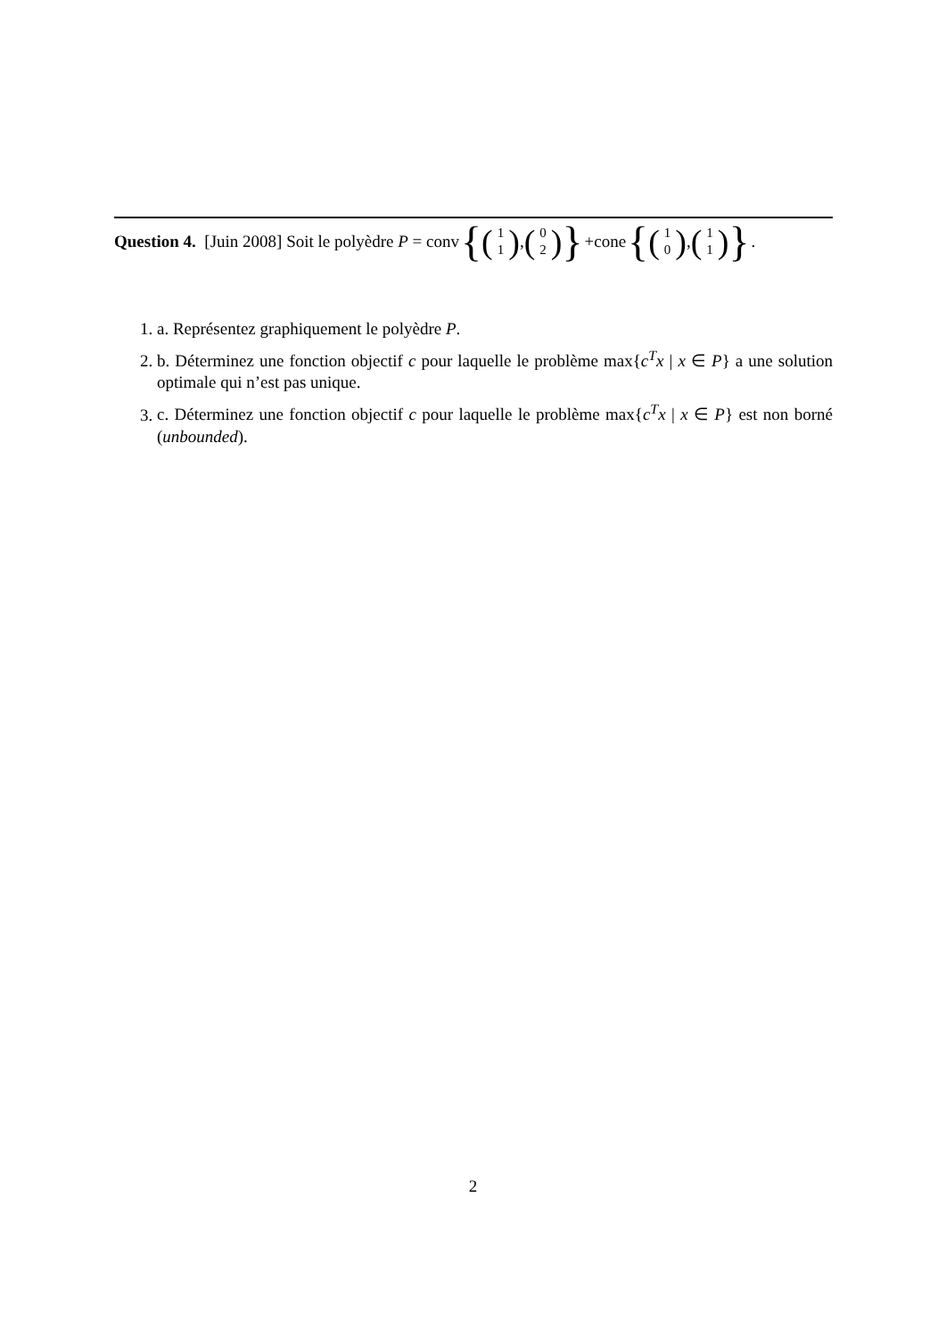Question 4. [Juin 2008] Soit le polyèdre P = conv { (1 1), (0 2) } +cone { (1 0), (1 1) }.
1. a. Représentez graphiquement le polyèdre P.
2. b. Déterminez une fonction objectif c pour laquelle le problème max{c<sup>T</sup>x | x ∈ P} a une solution optimale qui n’est pas unique.
3. c. Déterminez une fonction objectif c pour laquelle le problème max{c<sup>T</sup>x | x ∈ P} est non borné (unbounded).
2